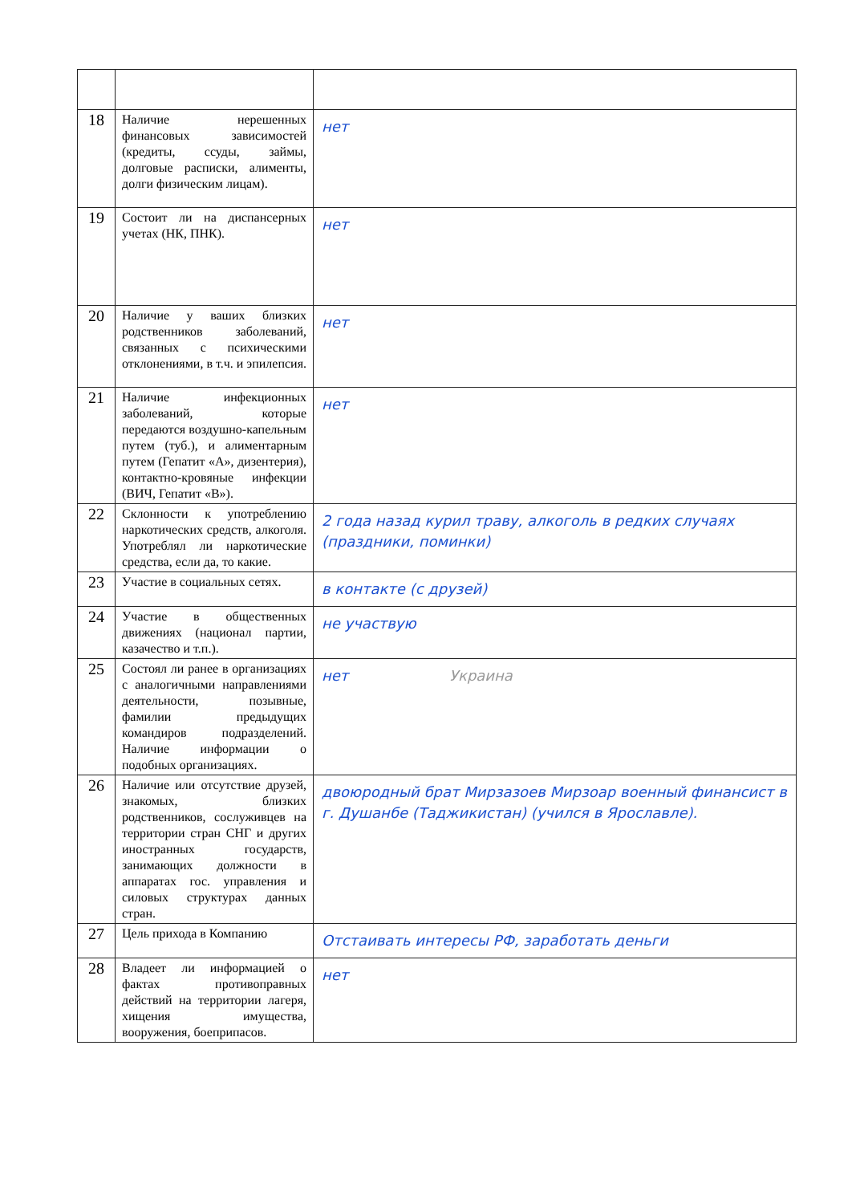| 18 | Наличие нерешенных финансовых зависимостей (кредиты, ссуды, займы, долговые расписки, алименты, долги физическим лицам). | нет |
| 19 | Состоит ли на диспансерных учетах (НК, ПНК). | нет |
| 20 | Наличие у ваших близких родственников заболеваний, связанных с психическими отклонениями, в т.ч. и эпилепсия. | нет |
| 21 | Наличие инфекционных заболеваний, которые передаются воздушно-капельным путем (туб.), и алиментарным путем (Гепатит «А», дизентерия), контактно-кровяные инфекции (ВИЧ, Гепатит «В»). | нет |
| 22 | Склонности к употреблению наркотических средств, алкоголя. Употреблял ли наркотические средства, если да, то какие. | 2 года назад курил траву, алкоголь в редких случаях (праздники, поминки) |
| 23 | Участие в социальных сетях. | в контакте (с друзей) |
| 24 | Участие в общественных движениях (национал партии, казачество и т.п.). | не участвую |
| 25 | Состоял ли ранее в организациях с аналогичными направлениями деятельности, позывные, фамилии предыдущих командиров подразделений. Наличие информации о подобных организациях. | нет Украина |
| 26 | Наличие или отсутствие друзей, знакомых, близких родственников, сослуживцев на территории стран СНГ и других иностранных государств, занимающих должности в аппаратах гос. управления и силовых структурах данных стран. | двоюродный брат Мирзазоев Мирзоар военный финансист в г. Душанбе (Таджикистан) (учился в Ярославле). |
| 27 | Цель прихода в Компанию | Отстаивать интересы РФ, заработать деньги |
| 28 | Владеет ли информацией о фактах противоправных действий на территории лагеря, хищения имущества, вооружения, боеприпасов. | нет |